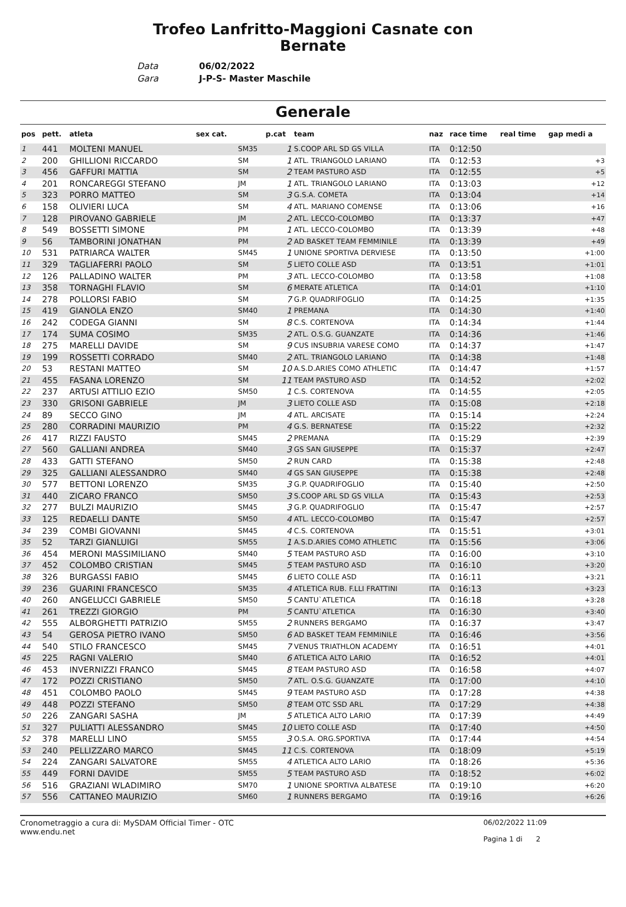Trofeo Lanfritto-Maggioni Casnate con
Bernate
Data 06/02/2022
Gara J-P-S- Master Maschile
Generale
| pos | pett. | atleta | sex cat. | | p.cat | team | naz | race time | real time | gap medi a |
| --- | --- | --- | --- | --- | --- | --- | --- | --- | --- | --- |
| 1 | 441 | MOLTENI MANUEL | | SM35 | 1 | S.COOP ARL SD GS VILLA | ITA | 0:12:50 | | |
| 2 | 200 | GHILLIONI RICCARDO | | SM | 1 | ATL. TRIANGOLO LARIANO | ITA | 0:12:53 | | +3 |
| 3 | 456 | GAFFURI MATTIA | | SM | 2 | TEAM PASTURO ASD | ITA | 0:12:55 | | +5 |
| 4 | 201 | RONCAREGGI STEFANO | | JM | 1 | ATL. TRIANGOLO LARIANO | ITA | 0:13:03 | | +12 |
| 5 | 323 | PORRO MATTEO | | SM | 3 | G.S.A. COMETA | ITA | 0:13:04 | | +14 |
| 6 | 158 | OLIVIERI LUCA | | SM | 4 | ATL. MARIANO COMENSE | ITA | 0:13:06 | | +16 |
| 7 | 128 | PIROVANO GABRIELE | | JM | 2 | ATL. LECCO-COLOMBO | ITA | 0:13:37 | | +47 |
| 8 | 549 | BOSSETTI SIMONE | | PM | 1 | ATL. LECCO-COLOMBO | ITA | 0:13:39 | | +48 |
| 9 | 56 | TAMBORINI JONATHAN | | PM | 2 | AD BASKET TEAM FEMMINILE | ITA | 0:13:39 | | +49 |
| 10 | 531 | PATRIARCA WALTER | | SM45 | 1 | UNIONE SPORTIVA DERVIESE | ITA | 0:13:50 | | +1:00 |
| 11 | 329 | TAGLIAFERRI PAOLO | | SM | 5 | LIETO COLLE ASD | ITA | 0:13:51 | | +1:01 |
| 12 | 126 | PALLADINO WALTER | | PM | 3 | ATL. LECCO-COLOMBO | ITA | 0:13:58 | | +1:08 |
| 13 | 358 | TORNAGHI FLAVIO | | SM | 6 | MERATE ATLETICA | ITA | 0:14:01 | | +1:10 |
| 14 | 278 | POLLORSI FABIO | | SM | 7 | G.P. QUADRIFOGLIO | ITA | 0:14:25 | | +1:35 |
| 15 | 419 | GIANOLA ENZO | | SM40 | 1 | PREMANA | ITA | 0:14:30 | | +1:40 |
| 16 | 242 | CODEGA GIANNI | | SM | 8 | C.S. CORTENOVA | ITA | 0:14:34 | | +1:44 |
| 17 | 174 | SUMA COSIMO | | SM35 | 2 | ATL. O.S.G. GUANZATE | ITA | 0:14:36 | | +1:46 |
| 18 | 275 | MARELLI DAVIDE | | SM | 9 | CUS INSUBRIA VARESE COMO | ITA | 0:14:37 | | +1:47 |
| 19 | 199 | ROSSETTI CORRADO | | SM40 | 2 | ATL. TRIANGOLO LARIANO | ITA | 0:14:38 | | +1:48 |
| 20 | 53 | RESTANI MATTEO | | SM | 10 | A.S.D.ARIES COMO ATHLETIC | ITA | 0:14:47 | | +1:57 |
| 21 | 455 | FASANA LORENZO | | SM | 11 | TEAM PASTURO ASD | ITA | 0:14:52 | | +2:02 |
| 22 | 237 | ARTUSI ATTILIO EZIO | | SM50 | 1 | C.S. CORTENOVA | ITA | 0:14:55 | | +2:05 |
| 23 | 330 | GRISONI GABRIELE | | JM | 3 | LIETO COLLE ASD | ITA | 0:15:08 | | +2:18 |
| 24 | 89 | SECCO GINO | | JM | 4 | ATL. ARCISATE | ITA | 0:15:14 | | +2:24 |
| 25 | 280 | CORRADINI MAURIZIO | | PM | 4 | G.S. BERNATESE | ITA | 0:15:22 | | +2:32 |
| 26 | 417 | RIZZI FAUSTO | | SM45 | 2 | PREMANA | ITA | 0:15:29 | | +2:39 |
| 27 | 560 | GALLIANI ANDREA | | SM40 | 3 | GS SAN GIUSEPPE | ITA | 0:15:37 | | +2:47 |
| 28 | 433 | GATTI STEFANO | | SM50 | 2 | RUN CARD | ITA | 0:15:38 | | +2:48 |
| 29 | 325 | GALLIANI ALESSANDRO | | SM40 | 4 | GS SAN GIUSEPPE | ITA | 0:15:38 | | +2:48 |
| 30 | 577 | BETTONI LORENZO | | SM35 | 3 | G.P. QUADRIFOGLIO | ITA | 0:15:40 | | +2:50 |
| 31 | 440 | ZICARO FRANCO | | SM50 | 3 | S.COOP ARL SD GS VILLA | ITA | 0:15:43 | | +2:53 |
| 32 | 277 | BULZI MAURIZIO | | SM45 | 3 | G.P. QUADRIFOGLIO | ITA | 0:15:47 | | +2:57 |
| 33 | 125 | REDAELLI DANTE | | SM50 | 4 | ATL. LECCO-COLOMBO | ITA | 0:15:47 | | +2:57 |
| 34 | 239 | COMBI GIOVANNI | | SM45 | 4 | C.S. CORTENOVA | ITA | 0:15:51 | | +3:01 |
| 35 | 52 | TARZI GIANLUIGI | | SM55 | 1 | A.S.D.ARIES COMO ATHLETIC | ITA | 0:15:56 | | +3:06 |
| 36 | 454 | MERONI MASSIMILIANO | | SM40 | 5 | TEAM PASTURO ASD | ITA | 0:16:00 | | +3:10 |
| 37 | 452 | COLOMBO CRISTIAN | | SM45 | 5 | TEAM PASTURO ASD | ITA | 0:16:10 | | +3:20 |
| 38 | 326 | BURGASSI FABIO | | SM45 | 6 | LIETO COLLE ASD | ITA | 0:16:11 | | +3:21 |
| 39 | 236 | GUARINI FRANCESCO | | SM35 | 4 | ATLETICA RUB. F.LLI FRATTINI | ITA | 0:16:13 | | +3:23 |
| 40 | 260 | ANGELUCCI GABRIELE | | SM50 | 5 | CANTU`ATLETICA | ITA | 0:16:18 | | +3:28 |
| 41 | 261 | TREZZI GIORGIO | | PM | 5 | CANTU`ATLETICA | ITA | 0:16:30 | | +3:40 |
| 42 | 555 | ALBORGHETTI PATRIZIO | | SM55 | 2 | RUNNERS BERGAMO | ITA | 0:16:37 | | +3:47 |
| 43 | 54 | GEROSA PIETRO IVANO | | SM50 | 6 | AD BASKET TEAM FEMMINILE | ITA | 0:16:46 | | +3:56 |
| 44 | 540 | STILO FRANCESCO | | SM45 | 7 | VENUS TRIATHLON ACADEMY | ITA | 0:16:51 | | +4:01 |
| 45 | 225 | RAGNI VALERIO | | SM40 | 6 | ATLETICA ALTO LARIO | ITA | 0:16:52 | | +4:01 |
| 46 | 453 | INVERNIZZI FRANCO | | SM45 | 8 | TEAM PASTURO ASD | ITA | 0:16:58 | | +4:07 |
| 47 | 172 | POZZI CRISTIANO | | SM50 | 7 | ATL. O.S.G. GUANZATE | ITA | 0:17:00 | | +4:10 |
| 48 | 451 | COLOMBO PAOLO | | SM45 | 9 | TEAM PASTURO ASD | ITA | 0:17:28 | | +4:38 |
| 49 | 448 | POZZI STEFANO | | SM50 | 8 | TEAM OTC SSD ARL | ITA | 0:17:29 | | +4:38 |
| 50 | 226 | ZANGARI SASHA | | JM | 5 | ATLETICA ALTO LARIO | ITA | 0:17:39 | | +4:49 |
| 51 | 327 | PULIATTI ALESSANDRO | | SM45 | 10 | LIETO COLLE ASD | ITA | 0:17:40 | | +4:50 |
| 52 | 378 | MARELLI LINO | | SM55 | 3 | O.S.A. ORG.SPORTIVA | ITA | 0:17:44 | | +4:54 |
| 53 | 240 | PELLIZZARO MARCO | | SM45 | 11 | C.S. CORTENOVA | ITA | 0:18:09 | | +5:19 |
| 54 | 224 | ZANGARI SALVATORE | | SM55 | 4 | ATLETICA ALTO LARIO | ITA | 0:18:26 | | +5:36 |
| 55 | 449 | FORNI DAVIDE | | SM55 | 5 | TEAM PASTURO ASD | ITA | 0:18:52 | | +6:02 |
| 56 | 516 | GRAZIANI WLADIMIRO | | SM70 | 1 | UNIONE SPORTIVA ALBATESE | ITA | 0:19:10 | | +6:20 |
| 57 | 556 | CATTANEO MAURIZIO | | SM60 | 1 | RUNNERS BERGAMO | ITA | 0:19:16 | | +6:26 |
Cronometraggio a cura di: MySDAM Official Timer - OTC
www.endu.net
06/02/2022 11:09
Pagina 1 di 2